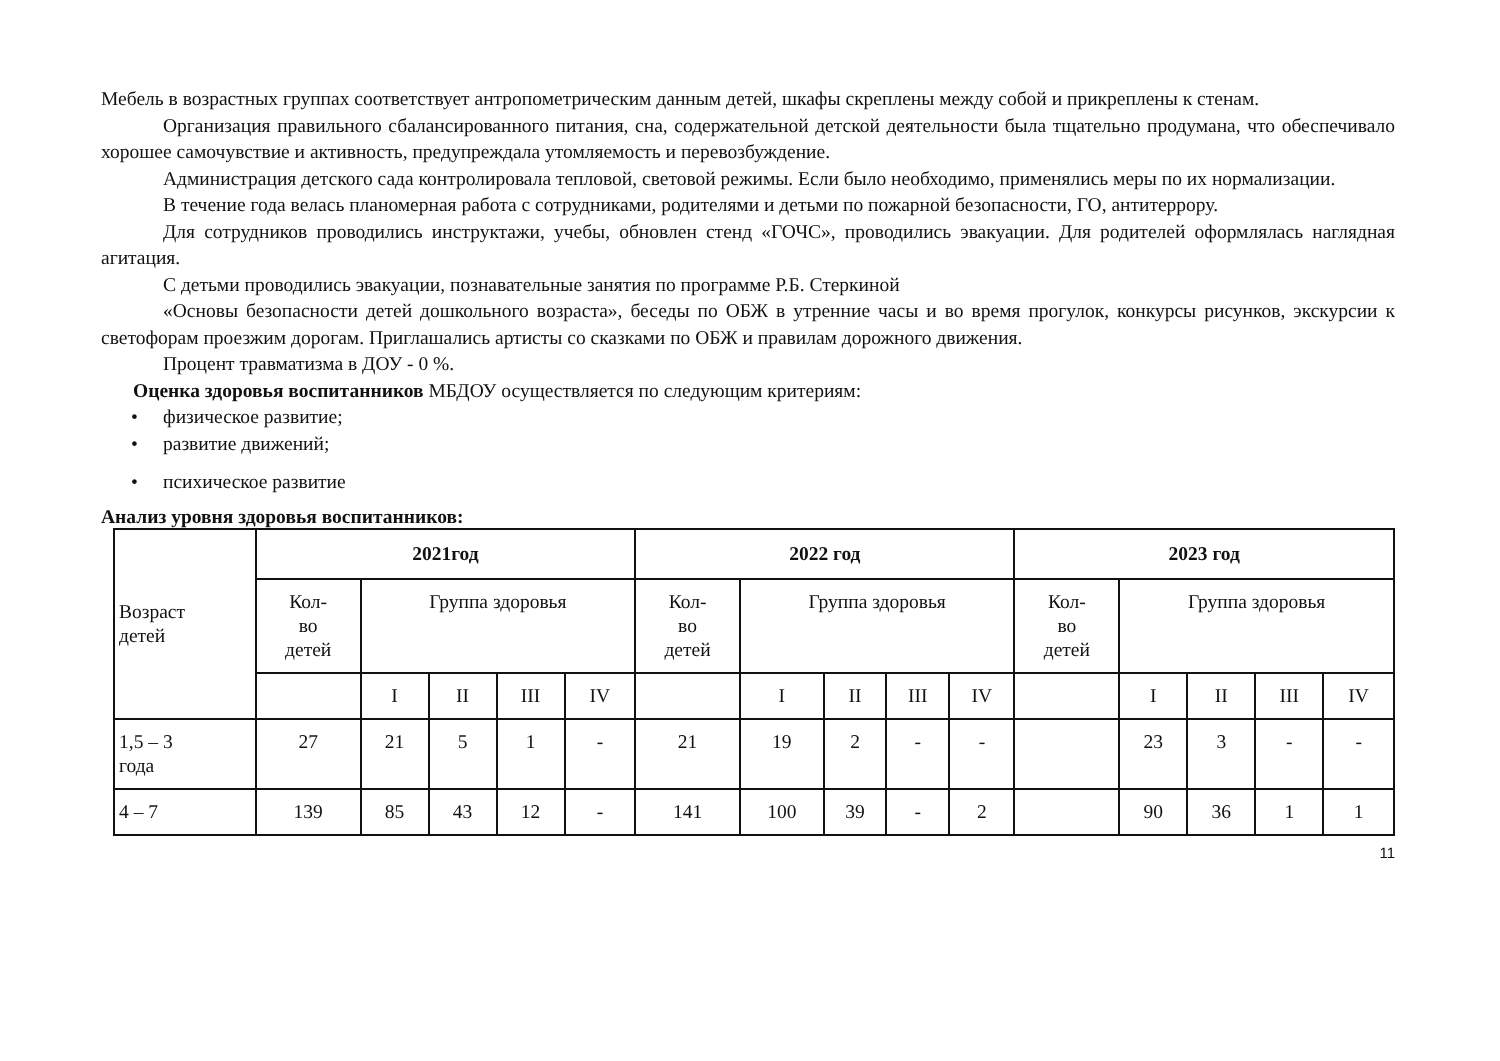Мебель в возрастных группах соответствует антропометрическим данным детей, шкафы скреплены между собой и прикреплены к стенам.
Организация правильного сбалансированного питания, сна, содержательной детской деятельности была тщательно продумана, что обеспечивало хорошее самочувствие и активность, предупреждала утомляемость и перевозбуждение.
Администрация детского сада контролировала тепловой, световой режимы. Если было необходимо, применялись меры по их нормализации.
В течение года велась планомерная работа с сотрудниками, родителями и детьми по пожарной безопасности, ГО, антитеррору.
Для сотрудников проводились инструктажи, учебы, обновлен стенд «ГОЧС», проводились эвакуации. Для родителей оформлялась наглядная агитация.
С детьми проводились эвакуации, познавательные занятия по программе Р.Б. Стеркиной
«Основы безопасности детей дошкольного возраста», беседы по ОБЖ в утренние часы и во время прогулок, конкурсы рисунков, экскурсии к светофорам проезжим дорогам. Приглашались артисты со сказками по ОБЖ и правилам дорожного движения.
Процент травматизма в ДОУ - 0 %.
Оценка здоровья воспитанников МБДОУ осуществляется по следующим критериям:
• физическое развитие;
• развитие движений;
• психическое развитие
Анализ уровня здоровья воспитанников:
| Возраст детей | 2021год | | | | | 2022 год | | | | | 2023 год | | | | |
| | Кол- во детей | Группа здоровья | | | | Кол- во детей | Группа здоровья | | | | Кол- во детей | Группа здоровья | | | |
| | | I | II | III | IV | | I | II | III | IV | | I | II | III | IV |
| 1,5 – 3 года | 27 | 21 | 5 | 1 | - | 21 | 19 | 2 | - | - | | 23 | 3 | - | - |
| 4 – 7 | 139 | 85 | 43 | 12 | - | 141 | 100 | 39 | - | 2 | | 90 | 36 | 1 | 1 |
11